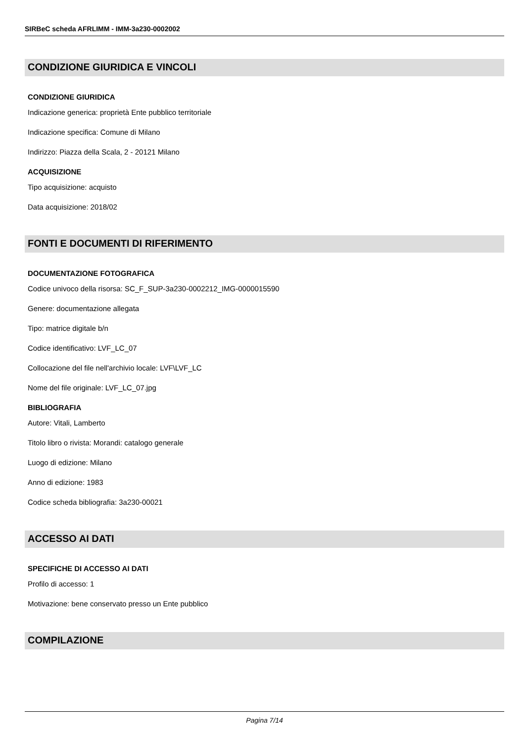SIRBeC scheda AFRLIMM - IMM-3a230-0002002
CONDIZIONE GIURIDICA E VINCOLI
CONDIZIONE GIURIDICA
Indicazione generica: proprietà Ente pubblico territoriale
Indicazione specifica: Comune di Milano
Indirizzo: Piazza della Scala, 2 - 20121 Milano
ACQUISIZIONE
Tipo acquisizione: acquisto
Data acquisizione: 2018/02
FONTI E DOCUMENTI DI RIFERIMENTO
DOCUMENTAZIONE FOTOGRAFICA
Codice univoco della risorsa: SC_F_SUP-3a230-0002212_IMG-0000015590
Genere: documentazione allegata
Tipo: matrice digitale b/n
Codice identificativo: LVF_LC_07
Collocazione del file nell'archivio locale: LVF\LVF_LC
Nome del file originale: LVF_LC_07.jpg
BIBLIOGRAFIA
Autore: Vitali, Lamberto
Titolo libro o rivista: Morandi: catalogo generale
Luogo di edizione: Milano
Anno di edizione: 1983
Codice scheda bibliografia: 3a230-00021
ACCESSO AI DATI
SPECIFICHE DI ACCESSO AI DATI
Profilo di accesso: 1
Motivazione: bene conservato presso un Ente pubblico
COMPILAZIONE
Pagina 7/14